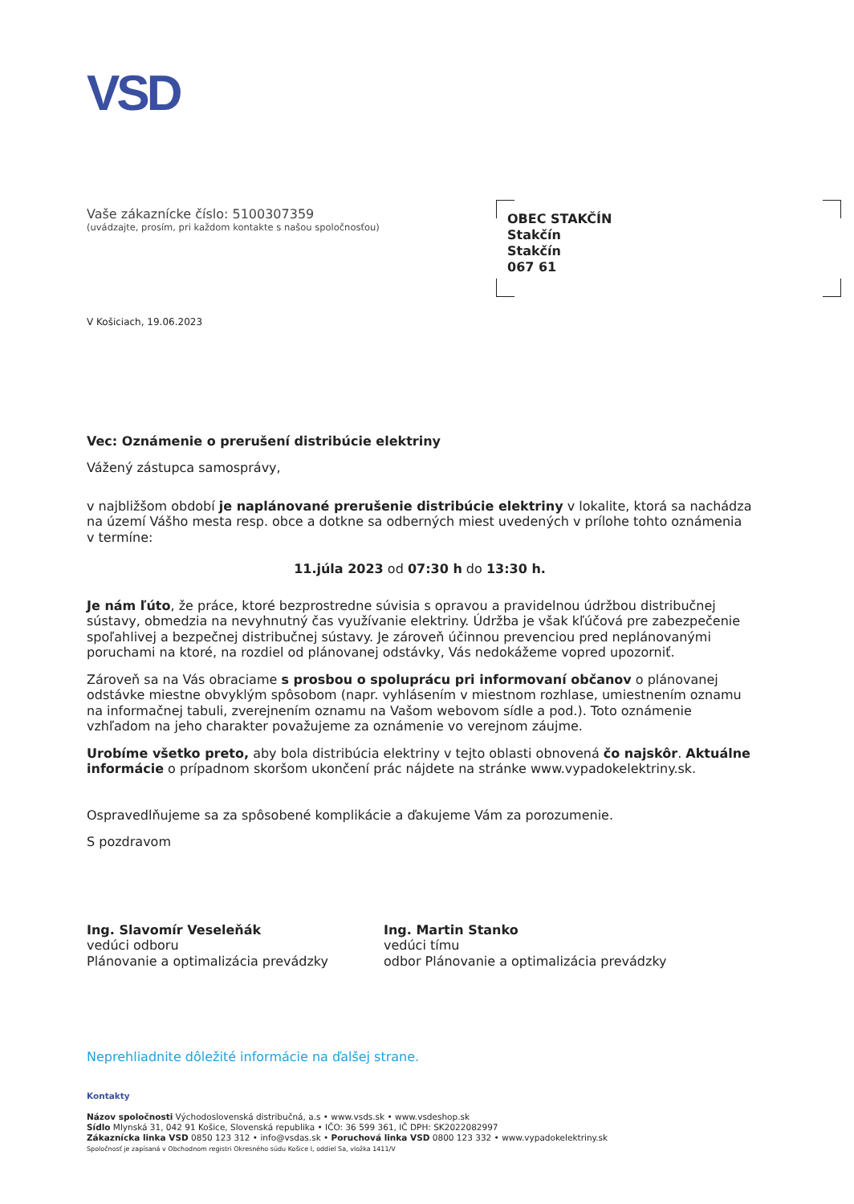VSD
Vaše zákaznícke číslo: 5100307359
(uvádzajte, prosím, pri každom kontakte s našou spoločnosťou)
OBEC STAKČÍN
Stakčín
Stakčín
067 61
V Košiciach, 19.06.2023
Vec: Oznámenie o prerušení distribúcie elektriny
Vážený zástupca samosprávy,
v najbližšom období je naplánované prerušenie distribúcie elektriny v lokalite, ktorá sa nachádza na území Vášho mesta resp. obce a dotkne sa odberných miest uvedených v prílohe tohto oznámenia v termíne:
11.júla 2023 od 07:30 h do 13:30 h.
Je nám ľúto, že práce, ktoré bezprostredne súvisia s opravou a pravidelnou údržbou distribučnej sústavy, obmedzia na nevyhnutný čas využívanie elektriny. Údržba je však kľúčová pre zabezpečenie spoľahlivej a bezpečnej distribučnej sústavy. Je zároveň účinnou prevenciou pred neplánovanými poruchami na ktoré, na rozdiel od plánovanej odstávky, Vás nedokážeme vopred upozorniť.
Zároveň sa na Vás obraciame s prosbou o spoluprácu pri informovaní občanov o plánovanej odstávke miestne obvyklým spôsobom (napr. vyhlásením v miestnom rozhlase, umiestnením oznamu na informačnej tabuli, zverejnením oznamu na Vašom webovom sídle a pod.). Toto oznámenie vzhľadom na jeho charakter považujeme za oznámenie vo verejnom záujme.
Urobíme všetko preto, aby bola distribúcia elektriny v tejto oblasti obnovená čo najskôr. Aktuálne informácie o prípadnom skoršom ukončení prác nájdete na stránke www.vypadokelektriny.sk.
Ospravedlňujeme sa za spôsobené komplikácie a ďakujeme Vám za porozumenie.
S pozdravom
Ing. Slavomír Veseleňák
vedúci odboru
Plánovanie a optimalizácia prevádzky
Ing. Martin Stanko
vedúci tímu
odbor Plánovanie a optimalizácia prevádzky
Neprehliadnite dôležité informácie na ďalšej strane.
Kontakty
Názov spoločnosti Východoslovenská distribučná, a.s • www.vsds.sk • www.vsdeshop.sk
Sídlo Mlynská 31, 042 91 Košice, Slovenská republika • IČO: 36 599 361, IČ DPH: SK2022082997
Zákaznícka linka VSD 0850 123 312 • info@vsdas.sk • Poruchová linka VSD 0800 123 332 • www.vypadokelektriny.sk
Spoločnosť je zapísaná v Obchodnom registri Okresného súdu Košice I, oddiel Sa, vložka 1411/V